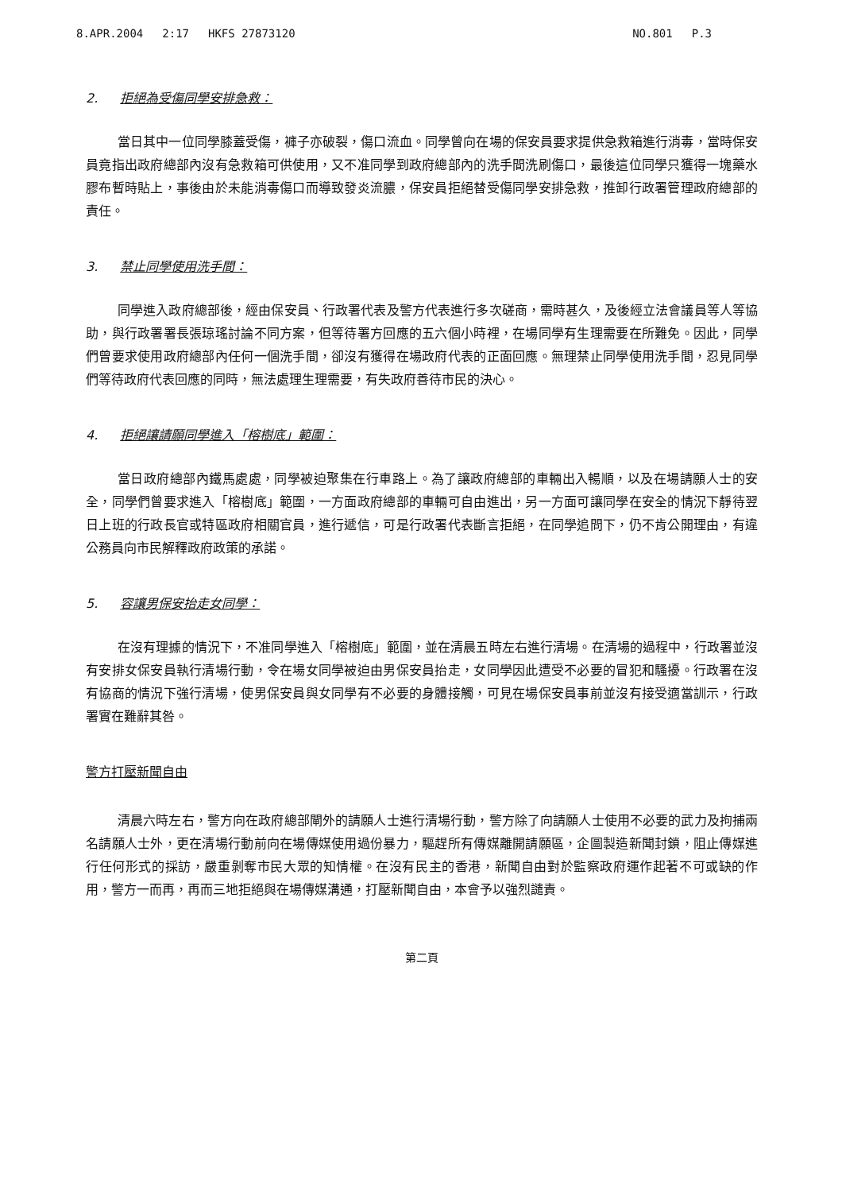8.APR.2004 2:17 HKFS 27873120 NO.801 P.3
2. 拒絕為受傷同學安排急救：
當日其中一位同學膝蓋受傷，褲子亦破裂，傷口流血。同學曾向在場的保安員要求提供急救箱進行消毒，當時保安員竟指出政府總部內沒有急救箱可供使用，又不准同學到政府總部內的洗手間洗刷傷口，最後這位同學只獲得一塊藥水膠布暫時貼上，事後由於未能消毒傷口而導致發炎流膿，保安員拒絕替受傷同學安排急救，推卸行政署管理政府總部的責任。
3. 禁止同學使用洗手間：
同學進入政府總部後，經由保安員、行政署代表及警方代表進行多次磋商，需時甚久，及後經立法會議員等人等協助，與行政署署長張琼瑤討論不同方案，但等待署方回應的五六個小時裡，在場同學有生理需要在所難免。因此，同學們曾要求使用政府總部內任何一個洗手間，卻沒有獲得在場政府代表的正面回應。無理禁止同學使用洗手間，忍見同學們等待政府代表回應的同時，無法處理生理需要，有失政府善待市民的決心。
4. 拒絕讓請願同學進入「榕樹底」範圍：
當日政府總部內鐵馬處處，同學被迫聚集在行車路上。為了讓政府總部的車輛出入暢順，以及在場請願人士的安全，同學們曾要求進入「榕樹底」範圍，一方面政府總部的車輛可自由進出，另一方面可讓同學在安全的情況下靜待翌日上班的行政長官或特區政府相關官員，進行遞信，可是行政署代表斷言拒絕，在同學追問下，仍不肯公開理由，有違公務員向市民解釋政府政策的承諾。
5. 容讓男保安抬走女同學：
在沒有理據的情況下，不准同學進入「榕樹底」範圍，並在清晨五時左右進行清場。在清場的過程中，行政署並沒有安排女保安員執行清場行動，令在場女同學被迫由男保安員抬走，女同學因此遭受不必要的冒犯和騷擾。行政署在沒有協商的情況下強行清場，使男保安員與女同學有不必要的身體接觸，可見在場保安員事前並沒有接受適當訓示，行政署實在難辭其咎。
警方打壓新聞自由
清晨六時左右，警方向在政府總部閘外的請願人士進行清場行動，警方除了向請願人士使用不必要的武力及拘捕兩名請願人士外，更在清場行動前向在場傳媒使用過份暴力，驅趕所有傳媒離開請願區，企圖製造新聞封鎖，阻止傳媒進行任何形式的採訪，嚴重剝奪市民大眾的知情權。在沒有民主的香港，新聞自由對於監察政府運作起著不可或缺的作用，警方一而再，再而三地拒絕與在場傳媒溝通，打壓新聞自由，本會予以強烈譴責。
第二頁